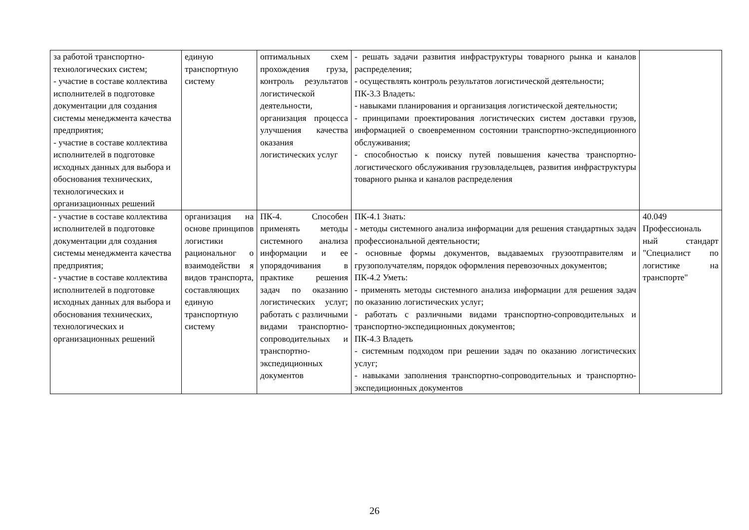| за работой транспортно- технологических систем; - участие в составе коллектива исполнителей в подготовке документации для создания системы менеджмента качества предприятия; - участие в составе коллектива исполнителей в подготовке исходных данных для выбора и обоснования технических, технологических и организационных решений | единую транспортную систему | оптимальных схем прохождения груза, контроль результатов логистической деятельности, организация процесса улучшения качества оказания логистических услуг | - решать задачи развития инфраструктуры товарного рынка и каналов распределения; - осуществлять контроль результатов логистической деятельности; ПК-3.3 Владеть: - навыками планирования и организация логистической деятельности; - принципами проектирования логистических систем доставки грузов, информацией о своевременном состоянии транспортно-экспедиционного обслуживания; - способностью к поиску путей повышения качества транспортно-логистического обслуживания грузовладельцев, развития инфраструктуры товарного рынка и каналов распределения | |
| - участие в составе коллектива исполнителей в подготовке документации для создания системы менеджмента качества предприятия; - участие в составе коллектива исполнителей в подготовке исходных данных для выбора и обоснования технических, технологических и организационных решений | организация на основе принципов логистики рациональног о взаимодействи я видов транспорта, составляющих единую транспортную систему | ПК-4. Способен применять методы системного анализа информации и ее упорядочивания в практике решения задач по оказанию логистических услуг; работать с различными видами транспортно-сопроводительных и транспортно-экспедиционных документов | ПК-4.1 Знать: - методы системного анализа информации для решения стандартных задач профессиональной деятельности; - основные формы документов, выдаваемых грузоотправителям и грузополучателям, порядок оформления перевозочных документов; ПК-4.2 Уметь: - применять методы системного анализа информации для решения задач по оказанию логистических услуг; - работать с различными видами транспортно-сопроводительных и транспортно-экспедиционных документов; ПК-4.3 Владеть - системным подходом при решении задач по оказанию логистических услуг; - навыками заполнения транспортно-сопроводительных и транспортно-экспедиционных документов | 40.049 Профессиональ ный стандарт "Специалист по логистике на транспорте" |
26